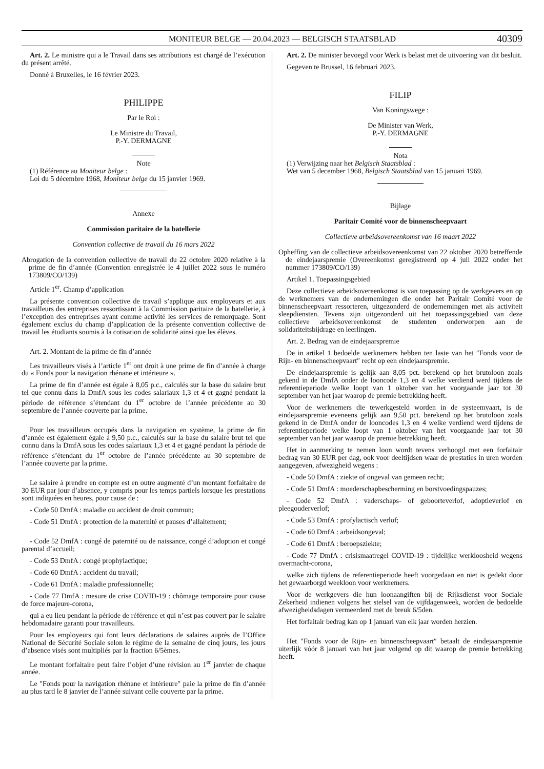MONITEUR BELGE — 20.04.2023 — BELGISCH STAATSBLAD 40309
Art. 2. Le ministre qui a le Travail dans ses attributions est chargé de l’exécution du présent arrêté.
Donné à Bruxelles, le 16 février 2023.
PHILIPPE
Par le Roi :
Le Ministre du Travail,
P.-Y. DERMAGNE
Note
(1) Référence au Moniteur belge :
Loi du 5 décembre 1968, Moniteur belge du 15 janvier 1969.
Annexe
Commission paritaire de la batellerie
Convention collective de travail du 16 mars 2022
Abrogation de la convention collective de travail du 22 octobre 2020 relative à la prime de fin d’année (Convention enregistrée le 4 juillet 2022 sous le numéro 173809/CO/139)
Article 1<sup>er</sup>. Champ d’application
La présente convention collective de travail s’applique aux employeurs et aux travailleurs des entreprises ressortissant à la Commission paritaire de la batellerie, à l’exception des entreprises ayant comme activité les services de remorquage. Sont également exclus du champ d’application de la présente convention collective de travail les étudiants soumis à la cotisation de solidarité ainsi que les élèves.
Art. 2. Montant de la prime de fin d’année
Les travailleurs visés à l’article 1<sup>er</sup> ont droit à une prime de fin d’année à charge du « Fonds pour la navigation rhénane et intérieure ».
La prime de fin d’année est égale à 8,05 p.c., calculés sur la base du salaire brut tel que connu dans la DmfA sous les codes salariaux 1,3 et 4 et gagné pendant la période de référence s’étendant du 1<sup>er</sup> octobre de l’année précédente au 30 septembre de l’année couverte par la prime.
Pour les travailleurs occupés dans la navigation en système, la prime de fin d’année est également égale à 9,50 p.c., calculés sur la base du salaire brut tel que connu dans la DmfA sous les codes salariaux 1,3 et 4 et gagné pendant la période de référence s’étendant du 1<sup>er</sup> octobre de l’année précédente au 30 septembre de l’année couverte par la prime.
Le salaire à prendre en compte est en outre augmenté d’un montant forfaitaire de 30 EUR par jour d’absence, y compris pour les temps partiels lorsque les prestations sont indiquées en heures, pour cause de :
- Code 50 DmfA : maladie ou accident de droit commun;
- Code 51 DmfA : protection de la maternité et pauses d’allaitement;
- Code 52 DmfA : congé de paternité ou de naissance, congé d’adoption et congé parental d’accueil;
- Code 53 DmfA : congé prophylactique;
- Code 60 DmfA : accident du travail;
- Code 61 DmfA : maladie professionnelle;
- Code 77 DmfA : mesure de crise COVID-19 : chômage temporaire pour cause de force majeure-corona,
qui a eu lieu pendant la période de référence et qui n’est pas couvert par le salaire hebdomadaire garanti pour travailleurs.
Pour les employeurs qui font leurs déclarations de salaires auprès de l’Office National de Sécurité Sociale selon le régime de la semaine de cinq jours, les jours d’absence visés sont multipliés par la fraction 6/5èmes.
Le montant forfaitaire peut faire l’objet d’une révision au 1<sup>er</sup> janvier de chaque année.
Le ″Fonds pour la navigation rhénane et intérieure″ paie la prime de fin d’année au plus tard le 8 janvier de l’année suivant celle couverte par la prime.
Art. 2. De minister bevoegd voor Werk is belast met de uitvoering van dit besluit.
Gegeven te Brussel, 16 februari 2023.
FILIP
Van Koningswege :
De Minister van Werk,
P.-Y. DERMAGNE
Nota
(1) Verwijzing naar het Belgisch Staatsblad :
Wet van 5 december 1968, Belgisch Staatsblad van 15 januari 1969.
Bijlage
Paritair Comité voor de binnenscheepvaart
Collectieve arbeidsovereenkomst van 16 maart 2022
Opheffing van de collectieve arbeidsovereenkomst van 22 oktober 2020 betreffende de eindejaarspremie (Overeenkomst geregistreerd op 4 juli 2022 onder het nummer 173809/CO/139)
Artikel 1. Toepassingsgebied
Deze collectieve arbeidsovereenkomst is van toepassing op de werkgevers en op de werknemers van de ondernemingen die onder het Paritair Comité voor de binnenscheepvaart ressorteren, uitgezonderd de ondernemingen met als activiteit sleepdiensten. Tevens zijn uitgezonderd uit het toepassingsgebied van deze collectieve arbeidsovereenkomst de studenten onderworpen aan de solidariteitsbijdrage en leerlingen.
Art. 2. Bedrag van de eindejaarspremie
De in artikel 1 bedoelde werknemers hebben ten laste van het ″Fonds voor de Rijn- en binnenscheepvaart″ recht op een eindejaarspremie.
De eindejaarspremie is gelijk aan 8,05 pct. berekend op het brutoloon zoals gekend in de DmfA onder de looncode 1,3 en 4 welke verdiend werd tijdens de referentieperiode welke loopt van 1 oktober van het voorgaande jaar tot 30 september van het jaar waarop de premie betrekking heeft.
Voor de werknemers die tewerkgesteld worden in de systeemvaart, is de eindejaarspremie eveneens gelijk aan 9,50 pct. berekend op het brutoloon zoals gekend in de DmfA onder de looncodes 1,3 en 4 welke verdiend werd tijdens de referentieperiode welke loopt van 1 oktober van het voorgaande jaar tot 30 september van het jaar waarop de premie betrekking heeft.
Het in aanmerking te nemen loon wordt tevens verhoogd met een forfaitair bedrag van 30 EUR per dag, ook voor deeltijdsen waar de prestaties in uren worden aangegeven, afwezigheid wegens :
- Code 50 DmfA : ziekte of ongeval van gemeen recht;
- Code 51 DmfA : moederschapbescherming en borstvoedingspauzes;
- Code 52 DmfA : vaderschaps- of geboorteverlof, adoptieverlof en pleegouderverlof;
- Code 53 DmfA : profylactisch verlof;
- Code 60 DmfA : arbeidsongeval;
- Code 61 DmfA : beroepsziekte;
- Code 77 DmfA : crisismaatregel COVID-19 : tijdelijke werkloosheid wegens overmacht-corona,
welke zich tijdens de referentieperiode heeft voorgedaan en niet is gedekt door het gewaarborgd weekloon voor werknemers.
Voor de werkgevers die hun loonaangiften bij de Rijksdienst voor Sociale Zekerheid indienen volgens het stelsel van de vijfdagenweek, worden de bedoelde afwezigheidsdagen vermeerderd met de breuk 6/5den.
Het forfaitair bedrag kan op 1 januari van elk jaar worden herzien.
Het ″Fonds voor de Rijn- en binnenscheepvaart″ betaalt de eindejaarspremie uiterlijk vóór 8 januari van het jaar volgend op dit waarop de premie betrekking heeft.